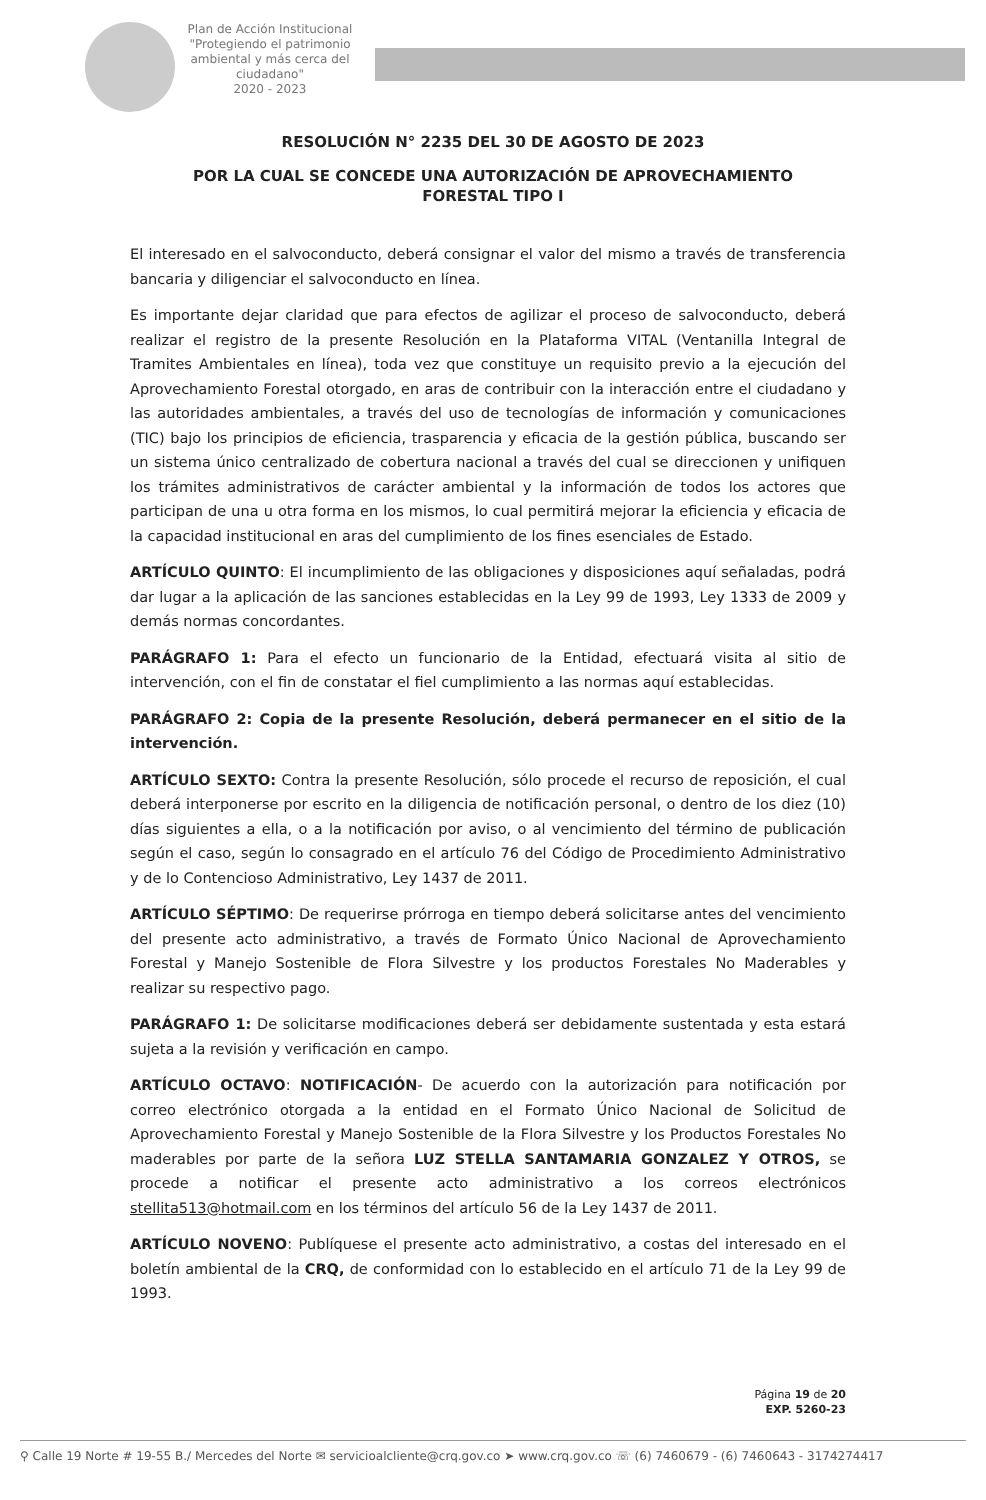Plan de Acción Institucional
"Protegiendo el patrimonio ambiental y más cerca del ciudadano"
2020 - 2023
RESOLUCIÓN N° 2235 DEL 30 DE AGOSTO DE 2023
POR LA CUAL SE CONCEDE UNA AUTORIZACIÓN DE APROVECHAMIENTO
FORESTAL TIPO I
El interesado en el salvoconducto, deberá consignar el valor del mismo a través de transferencia bancaria y diligenciar el salvoconducto en línea.
Es importante dejar claridad que para efectos de agilizar el proceso de salvoconducto, deberá realizar el registro de la presente Resolución en la Plataforma VITAL (Ventanilla Integral de Tramites Ambientales en línea), toda vez que constituye un requisito previo a la ejecución del Aprovechamiento Forestal otorgado, en aras de contribuir con la interacción entre el ciudadano y las autoridades ambientales, a través del uso de tecnologías de información y comunicaciones (TIC) bajo los principios de eficiencia, trasparencia y eficacia de la gestión pública, buscando ser un sistema único centralizado de cobertura nacional a través del cual se direccionen y unifiquen los trámites administrativos de carácter ambiental y la información de todos los actores que participan de una u otra forma en los mismos, lo cual permitirá mejorar la eficiencia y eficacia de la capacidad institucional en aras del cumplimiento de los fines esenciales de Estado.
ARTÍCULO QUINTO: El incumplimiento de las obligaciones y disposiciones aquí señaladas, podrá dar lugar a la aplicación de las sanciones establecidas en la Ley 99 de 1993, Ley 1333 de 2009 y demás normas concordantes.
PARÁGRAFO 1: Para el efecto un funcionario de la Entidad, efectuará visita al sitio de intervención, con el fin de constatar el fiel cumplimiento a las normas aquí establecidas.
PARÁGRAFO 2: Copia de la presente Resolución, deberá permanecer en el sitio de la intervención.
ARTÍCULO SEXTO: Contra la presente Resolución, sólo procede el recurso de reposición, el cual deberá interponerse por escrito en la diligencia de notificación personal, o dentro de los diez (10) días siguientes a ella, o a la notificación por aviso, o al vencimiento del término de publicación según el caso, según lo consagrado en el artículo 76 del Código de Procedimiento Administrativo y de lo Contencioso Administrativo, Ley 1437 de 2011.
ARTÍCULO SÉPTIMO: De requerirse prórroga en tiempo deberá solicitarse antes del vencimiento del presente acto administrativo, a través de Formato Único Nacional de Aprovechamiento Forestal y Manejo Sostenible de Flora Silvestre y los productos Forestales No Maderables y realizar su respectivo pago.
PARÁGRAFO 1: De solicitarse modificaciones deberá ser debidamente sustentada y esta estará sujeta a la revisión y verificación en campo.
ARTÍCULO OCTAVO: NOTIFICACIÓN- De acuerdo con la autorización para notificación por correo electrónico otorgada a la entidad en el Formato Único Nacional de Solicitud de Aprovechamiento Forestal y Manejo Sostenible de la Flora Silvestre y los Productos Forestales No maderables por parte de la señora LUZ STELLA SANTAMARIA GONZALEZ Y OTROS, se procede a notificar el presente acto administrativo a los correos electrónicos stellita513@hotmail.com en los términos del artículo 56 de la Ley 1437 de 2011.
ARTÍCULO NOVENO: Publíquese el presente acto administrativo, a costas del interesado en el boletín ambiental de la CRQ, de conformidad con lo establecido en el artículo 71 de la Ley 99 de 1993.
Página 19 de 20
EXP. 5260-23
⚲ Calle 19 Norte # 19-55 B./ Mercedes del Norte ✉ servicioalcliente@crq.gov.co ➤ www.crq.gov.co ☏ (6) 7460679 - (6) 7460643 - 3174274417